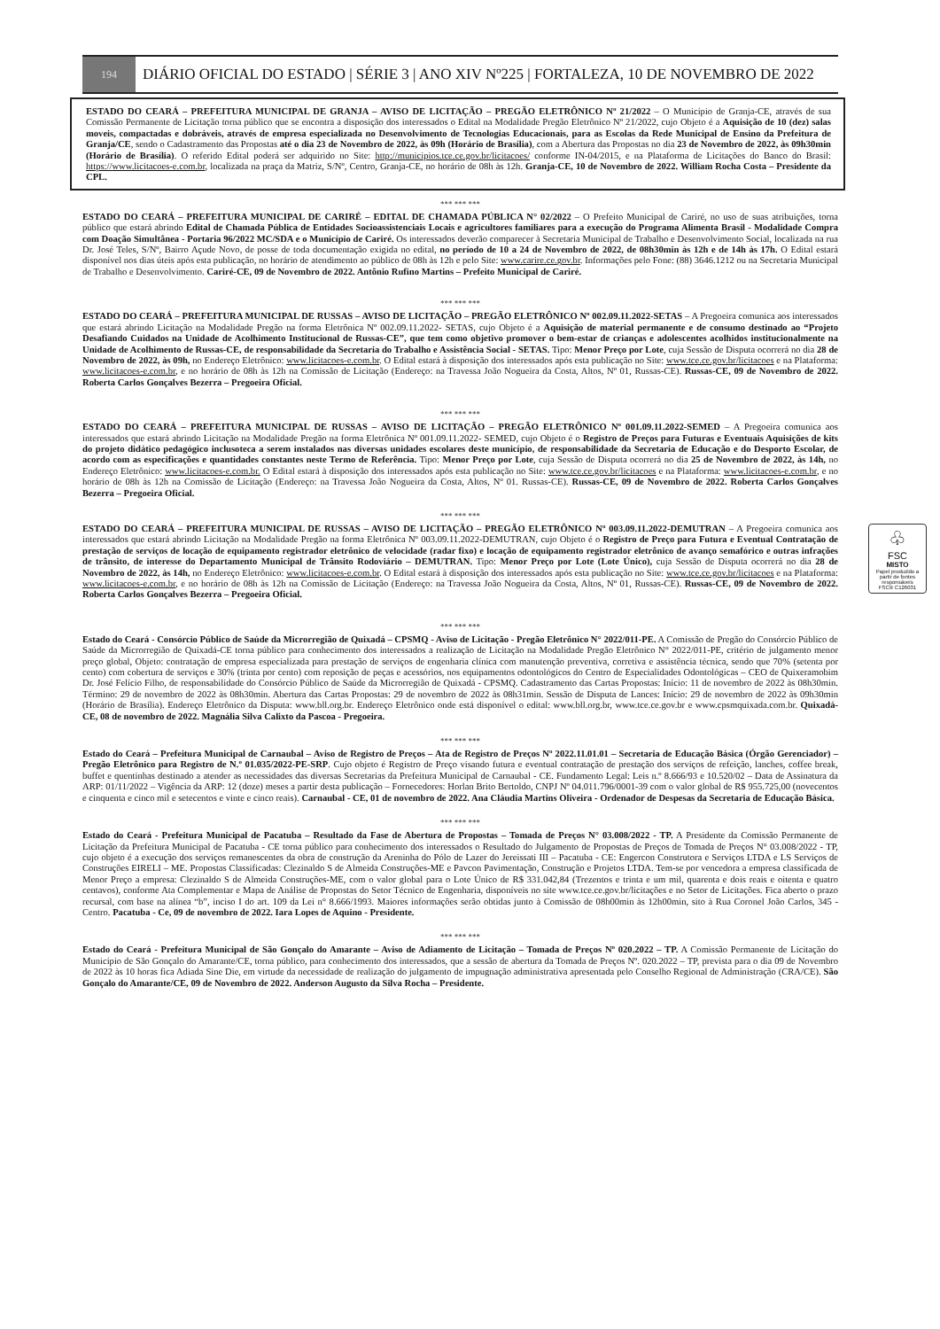194
DIÁRIO OFICIAL DO ESTADO | SÉRIE 3 | ANO XIV Nº225 | FORTALEZA, 10 DE NOVEMBRO DE 2022
ESTADO DO CEARÁ – PREFEITURA MUNICIPAL DE GRANJA – AVISO DE LICITAÇÃO – PREGÃO ELETRÔNICO Nº 21/2022 – O Município de Granja-CE, através de sua Comissão Permanente de Licitação torna público que se encontra a disposição dos interessados o Edital na Modalidade Pregão Eletrônico Nº 21/2022, cujo Objeto é a Aquisição de 10 (dez) salas moveis, compactadas e dobráveis, através de empresa especializada no Desenvolvimento de Tecnologias Educacionais, para as Escolas da Rede Municipal de Ensino da Prefeitura de Granja/CE, sendo o Cadastramento das Propostas até o dia 23 de Novembro de 2022, às 09h (Horário de Brasília), com a Abertura das Propostas no dia 23 de Novembro de 2022, às 09h30min (Horário de Brasília). O referido Edital poderá ser adquirido no Site: http://municipios.tce.ce.gov.br/licitacoes/ conforme IN-04/2015, e na Plataforma de Licitações do Banco do Brasil: https://www.licitacoes-e.com.br, localizada na praça da Matriz, S/Nº, Centro, Granja-CE, no horário de 08h às 12h. Granja-CE, 10 de Novembro de 2022. William Rocha Costa – Presidente da CPL.
*** *** ***
ESTADO DO CEARÁ – PREFEITURA MUNICIPAL DE CARIRÉ – EDITAL DE CHAMADA PÚBLICA N° 02/2022 – O Prefeito Municipal de Cariré, no uso de suas atribuições, torna público que estará abrindo Edital de Chamada Pública de Entidades Socioassistenciais Locais e agricultores familiares para a execução do Programa Alimenta Brasil - Modalidade Compra com Doação Simultânea - Portaria 96/2022 MC/SDA e o Município de Cariré. Os interessados deverão comparecer à Secretaria Municipal de Trabalho e Desenvolvimento Social, localizada na rua Dr. José Teles, S/Nº, Bairro Açude Novo, de posse de toda documentação exigida no edital, no período de 10 a 24 de Novembro de 2022, de 08h30min às 12h e de 14h às 17h. O Edital estará disponível nos dias úteis após esta publicação, no horário de atendimento ao público de 08h às 12h e pelo Site: www.carire.ce.gov.br. Informações pelo Fone: (88) 3646.1212 ou na Secretaria Municipal de Trabalho e Desenvolvimento. Cariré-CE, 09 de Novembro de 2022. Antônio Rufino Martins – Prefeito Municipal de Cariré.
*** *** ***
ESTADO DO CEARÁ – PREFEITURA MUNICIPAL DE RUSSAS – AVISO DE LICITAÇÃO – PREGÃO ELETRÔNICO Nº 002.09.11.2022-SETAS – A Pregoeira comunica aos interessados que estará abrindo Licitação na Modalidade Pregão na forma Eletrônica Nº 002.09.11.2022- SETAS, cujo Objeto é a Aquisição de material permanente e de consumo destinado ao “Projeto Desafiando Cuidados na Unidade de Acolhimento Institucional de Russas-CE”, que tem como objetivo promover o bem-estar de crianças e adolescentes acolhidos institucionalmente na Unidade de Acolhimento de Russas-CE, de responsabilidade da Secretaria do Trabalho e Assistência Social - SETAS. Tipo: Menor Preço por Lote, cuja Sessão de Disputa ocorrerá no dia 28 de Novembro de 2022, às 09h, no Endereço Eletrônico: www.licitacoes-e.com.br. O Edital estará à disposição dos interessados após esta publicação no Site: www.tce.ce.gov.br/licitacoes e na Plataforma: www.licitacoes-e.com.br, e no horário de 08h às 12h na Comissão de Licitação (Endereço: na Travessa João Nogueira da Costa, Altos, Nº 01, Russas-CE). Russas-CE, 09 de Novembro de 2022. Roberta Carlos Gonçalves Bezerra – Pregoeira Oficial.
*** *** ***
ESTADO DO CEARÁ – PREFEITURA MUNICIPAL DE RUSSAS – AVISO DE LICITAÇÃO – PREGÃO ELETRÔNICO Nº 001.09.11.2022-SEMED – A Pregoeira comunica aos interessados que estará abrindo Licitação na Modalidade Pregão na forma Eletrônica Nº 001.09.11.2022- SEMED, cujo Objeto é o Registro de Preços para Futuras e Eventuais Aquisições de kits do projeto didático pedagógico inclusoteca a serem instalados nas diversas unidades escolares deste município, de responsabilidade da Secretaria de Educação e do Desporto Escolar, de acordo com as especificações e quantidades constantes neste Termo de Referência. Tipo: Menor Preço por Lote, cuja Sessão de Disputa ocorrerá no dia 25 de Novembro de 2022, às 14h, no Endereço Eletrônico: www.licitacoes-e.com.br. O Edital estará à disposição dos interessados após esta publicação no Site: www.tce.ce.gov.br/licitacoes e na Plataforma: www.licitacoes-e.com.br, e no horário de 08h às 12h na Comissão de Licitação (Endereço: na Travessa João Nogueira da Costa, Altos, Nº 01. Russas-CE). Russas-CE, 09 de Novembro de 2022. Roberta Carlos Gonçalves Bezerra – Pregoeira Oficial.
*** *** ***
♧
FSC
MISTO
Papel produzido a partir de fontes responsáveis
FSC® C126031
ESTADO DO CEARÁ – PREFEITURA MUNICIPAL DE RUSSAS – AVISO DE LICITAÇÃO – PREGÃO ELETRÔNICO Nº 003.09.11.2022-DEMUTRAN – A Pregoeira comunica aos interessados que estará abrindo Licitação na Modalidade Pregão na forma Eletrônica Nº 003.09.11.2022-DEMUTRAN, cujo Objeto é o Registro de Preço para Futura e Eventual Contratação de prestação de serviços de locação de equipamento registrador eletrônico de velocidade (radar fixo) e locação de equipamento registrador eletrônico de avanço semafórico e outras infrações de trânsito, de interesse do Departamento Municipal de Trânsito Rodoviário – DEMUTRAN. Tipo: Menor Preço por Lote (Lote Único), cuja Sessão de Disputa ocorrerá no dia 28 de Novembro de 2022, às 14h, no Endereço Eletrônico: www.licitacoes-e.com.br. O Edital estará à disposição dos interessados após esta publicação no Site: www.tce.ce.gov.br/licitacoes e na Plataforma: www.licitacoes-e.com.br, e no horário de 08h às 12h na Comissão de Licitação (Endereço: na Travessa João Nogueira da Costa, Altos, Nº 01, Russas-CE). Russas-CE, 09 de Novembro de 2022. Roberta Carlos Gonçalves Bezerra – Pregoeira Oficial.
*** *** ***
Estado do Ceará - Consórcio Público de Saúde da Microrregião de Quixadá – CPSMQ - Aviso de Licitação - Pregão Eletrônico N° 2022/011-PE. A Comissão de Pregão do Consórcio Público de Saúde da Microrregião de Quixadá-CE torna público para conhecimento dos interessados a realização de Licitação na Modalidade Pregão Eletrônico N° 2022/011-PE, critério de julgamento menor preço global, Objeto: contratação de empresa especializada para prestação de serviços de engenharia clínica com manutenção preventiva, corretiva e assistência técnica, sendo que 70% (setenta por cento) com cobertura de serviços e 30% (trinta por cento) com reposição de peças e acessórios, nos equipamentos odontológicos do Centro de Especialidades Odontológicas – CEO de Quixeramobim Dr. José Felício Filho, de responsabilidade do Consórcio Público de Saúde da Microrregião de Quixadá - CPSMQ. Cadastramento das Cartas Propostas: Início: 11 de novembro de 2022 às 08h30min. Término: 29 de novembro de 2022 às 08h30min. Abertura das Cartas Propostas: 29 de novembro de 2022 às 08h31min. Sessão de Disputa de Lances: Início: 29 de novembro de 2022 às 09h30min (Horário de Brasília). Endereço Eletrônico da Disputa: www.bll.org.br. Endereço Eletrônico onde está disponível o edital: www.bll.org.br, www.tce.ce.gov.br e www.cpsmquixada.com.br. Quixadá-CE, 08 de novembro de 2022. Magnália Silva Calixto da Pascoa - Pregoeira.
*** *** ***
Estado do Ceará – Prefeitura Municipal de Carnaubal – Aviso de Registro de Preços – Ata de Registro de Preços Nº 2022.11.01.01 – Secretaria de Educação Básica (Órgão Gerenciador) – Pregão Eletrônico para Registro de N.º 01.035/2022-PE-SRP. Cujo objeto é Registro de Preço visando futura e eventual contratação de prestação dos serviços de refeição, lanches, coffee break, buffet e quentinhas destinado a atender as necessidades das diversas Secretarias da Prefeitura Municipal de Carnaubal - CE. Fundamento Legal: Leis n.º 8.666/93 e 10.520/02 – Data de Assinatura da ARP: 01/11/2022 – Vigência da ARP: 12 (doze) meses a partir desta publicação – Fornecedores: Horlan Brito Bertoldo, CNPJ Nº 04.011.796/0001-39 com o valor global de R$ 955.725,00 (novecentos e cinquenta e cinco mil e setecentos e vinte e cinco reais). Carnaubal - CE, 01 de novembro de 2022. Ana Cláudia Martins Oliveira - Ordenador de Despesas da Secretaria de Educação Básica.
*** *** ***
Estado do Ceará - Prefeitura Municipal de Pacatuba – Resultado da Fase de Abertura de Propostas – Tomada de Preços N° 03.008/2022 - TP. A Presidente da Comissão Permanente de Licitação da Prefeitura Municipal de Pacatuba - CE torna público para conhecimento dos interessados o Resultado do Julgamento de Propostas de Preços de Tomada de Preços N° 03.008/2022 - TP, cujo objeto é a execução dos serviços remanescentes da obra de construção da Areninha do Pólo de Lazer do Jereissati III – Pacatuba - CE: Engercon Construtora e Serviços LTDA e LS Serviços de Construções EIRELI – ME. Propostas Classificadas: Clezinaldo S de Almeida Construções-ME e Pavcon Pavimentação, Construção e Projetos LTDA. Tem-se por vencedora a empresa classificada de Menor Preço a empresa: Clezinaldo S de Almeida Construções-ME, com o valor global para o Lote Único de R$ 331.042,84 (Trezentos e trinta e um mil, quarenta e dois reais e oitenta e quatro centavos), conforme Ata Complementar e Mapa de Análise de Propostas do Setor Técnico de Engenharia, disponíveis no site www.tce.ce.gov.br/licitações e no Setor de Licitações. Fica aberto o prazo recursal, com base na alínea “b”, inciso I do art. 109 da Lei n° 8.666/1993. Maiores informações serão obtidas junto à Comissão de 08h00min às 12h00min, sito à Rua Coronel João Carlos, 345 - Centro. Pacatuba - Ce, 09 de novembro de 2022. Iara Lopes de Aquino - Presidente.
*** *** ***
Estado do Ceará - Prefeitura Municipal de São Gonçalo do Amarante – Aviso de Adiamento de Licitação – Tomada de Preços Nº 020.2022 – TP. A Comissão Permanente de Licitação do Município de São Gonçalo do Amarante/CE, torna público, para conhecimento dos interessados, que a sessão de abertura da Tomada de Preços Nº. 020.2022 – TP, prevista para o dia 09 de Novembro de 2022 às 10 horas fica Adiada Sine Die, em virtude da necessidade de realização do julgamento de impugnação administrativa apresentada pelo Conselho Regional de Administração (CRA/CE). São Gonçalo do Amarante/CE, 09 de Novembro de 2022. Anderson Augusto da Silva Rocha – Presidente.